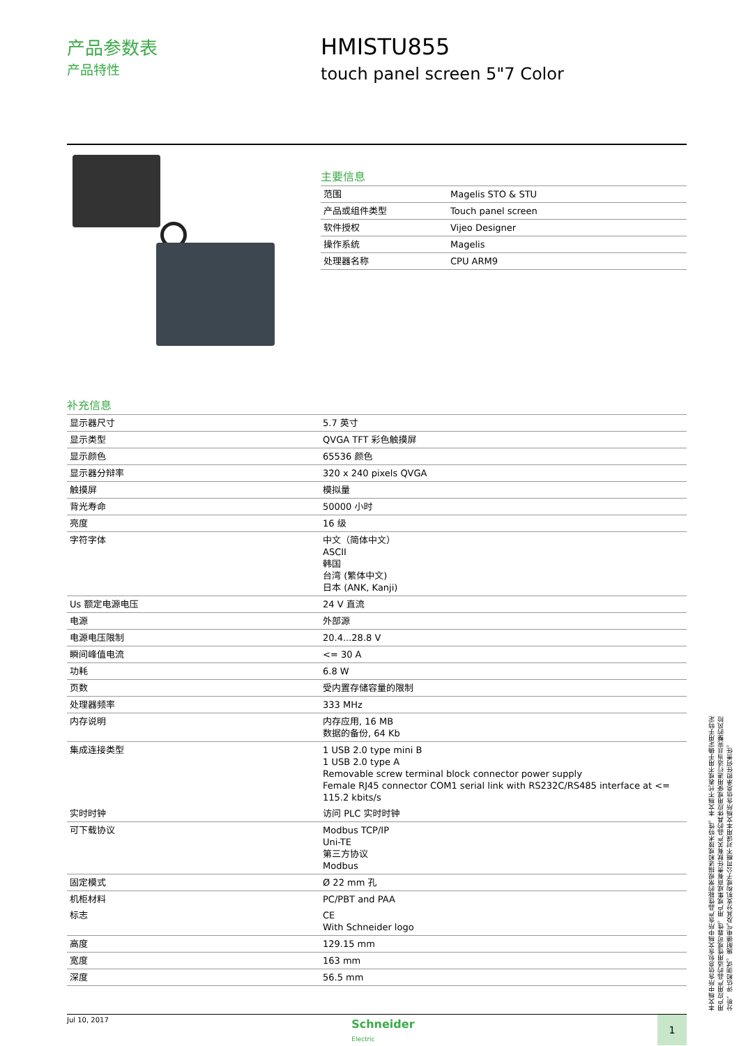产品参数表
产品特性
HMISTU855
touch panel screen 5"7 Color
主要信息
| 范围 | Magelis STO & STU |
| 产品或组件类型 | Touch panel screen |
| 软件授权 | Vijeo Designer |
| 操作系统 | Magelis |
| 处理器名称 | CPU ARM9 |
补充信息
| 显示器尺寸 | 5.7 英寸 |
| 显示类型 | QVGA TFT 彩色触摸屏 |
| 显示颜色 | 65536 颜色 |
| 显示器分辩率 | 320 x 240 pixels QVGA |
| 触摸屏 | 模拟量 |
| 背光寿命 | 50000 小时 |
| 亮度 | 16 级 |
| 字符字体 | 中文（简体中文） ASCII 韩国 台湾 (繁体中文) 日本 (ANK, Kanji) |
| Us 额定电源电压 | 24 V 直流 |
| 电源 | 外部源 |
| 电源电压限制 | 20.4...28.8 V |
| 瞬间峰值电流 | <= 30 A |
| 功耗 | 6.8 W |
| 页数 | 受内置存储容量的限制 |
| 处理器频率 | 333 MHz |
| 内存说明 | 内存应用, 16 MB 数据的备份, 64 Kb |
| 集成连接类型 | 1 USB 2.0 type mini B 1 USB 2.0 type A Removable screw terminal block connector power supply Female RJ45 connector COM1 serial link with RS232C/RS485 interface at <= 115.2 kbits/s |
| 实时时钟 | 访问 PLC 实时时钟 |
| 可下载协议 | Modbus TCP/IP Uni-TE 第三方协议 Modbus |
| 固定模式 | Ø 22 mm 孔 |
| 机柜材料 | PC/PBT and PAA |
| 标志 | CE With Schneider logo |
| 高度 | 129.15 mm |
| 宽度 | 163 mm |
| 深度 | 56.5 mm |
本文档中所含信息包含文档中所含产品性能的常规描述和或技术特性。本文档不代表或不用于确定用于特定用户应用产品的适用性或可靠性。用户或集成商有责任就有关产品的具体应用或使用进行适当且完整的风险分析、评估和测试。施耐德电气及其分支机构或子公司概不对误用本文档所含信息承担任何责任。
Jul 10, 2017 Schneider
Electric 1